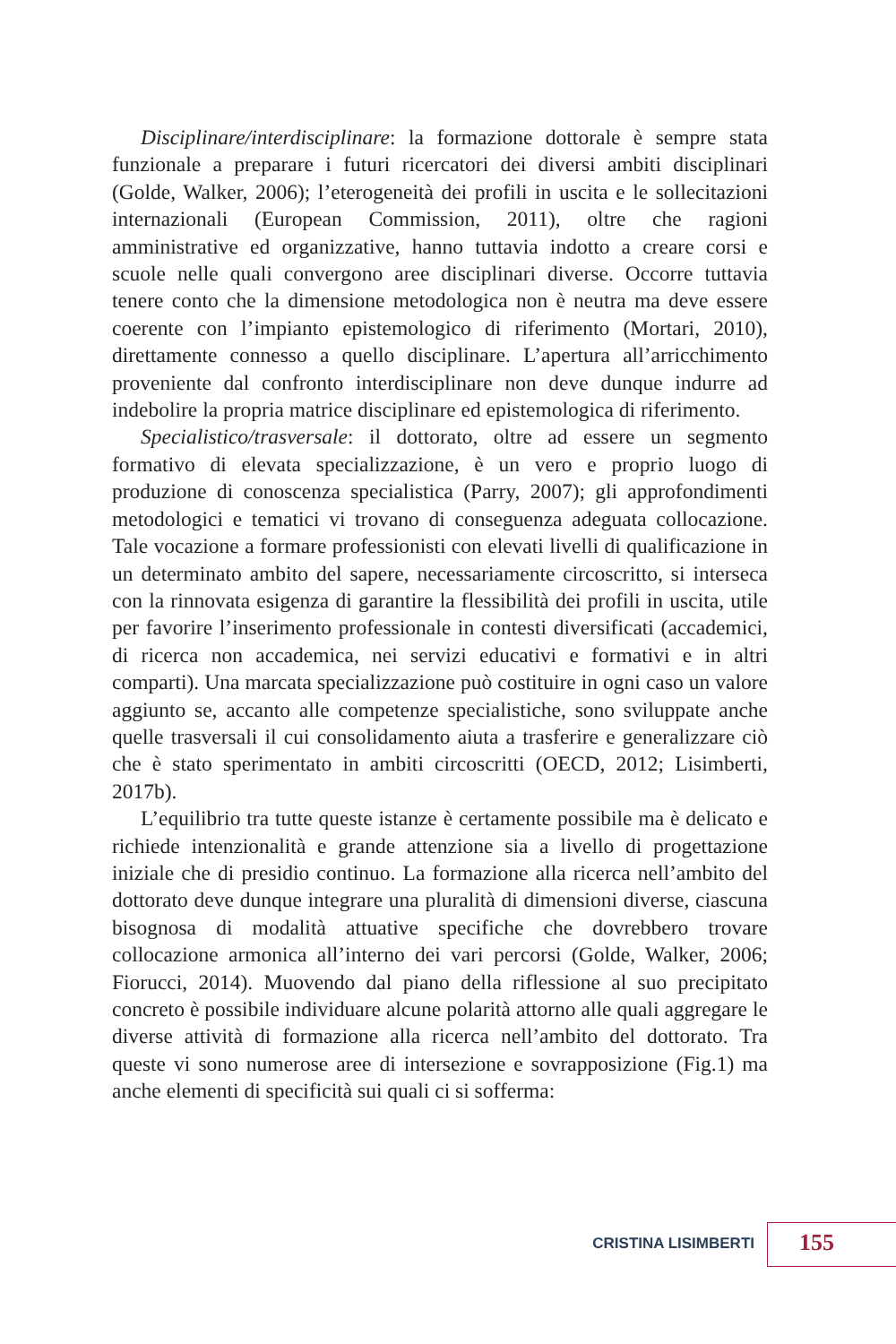Disciplinare/interdisciplinare: la formazione dottorale è sempre stata funzionale a preparare i futuri ricercatori dei diversi ambiti disciplinari (Golde, Walker, 2006); l’eterogeneità dei profili in uscita e le sollecitazioni internazionali (European Commission, 2011), oltre che ragioni amministrative ed organizzative, hanno tuttavia indotto a creare corsi e scuole nelle quali convergono aree disciplinari diverse. Occorre tuttavia tenere conto che la dimensione metodologica non è neutra ma deve essere coerente con l’impianto epistemologico di riferimento (Mortari, 2010), direttamente connesso a quello disciplinare. L’apertura all’arricchimento proveniente dal confronto interdisciplinare non deve dunque indurre ad indebolire la propria matrice disciplinare ed epistemologica di riferimento.
Specialistico/trasversale: il dottorato, oltre ad essere un segmento formativo di elevata specializzazione, è un vero e proprio luogo di produzione di conoscenza specialistica (Parry, 2007); gli approfondimenti metodologici e tematici vi trovano di conseguenza adeguata collocazione. Tale vocazione a formare professionisti con elevati livelli di qualificazione in un determinato ambito del sapere, necessariamente circoscritto, si interseca con la rinnovata esigenza di garantire la flessibilità dei profili in uscita, utile per favorire l’inserimento professionale in contesti diversificati (accademici, di ricerca non accademica, nei servizi educativi e formativi e in altri comparti). Una marcata specializzazione può costituire in ogni caso un valore aggiunto se, accanto alle competenze specialistiche, sono sviluppate anche quelle trasversali il cui consolidamento aiuta a trasferire e generalizzare ciò che è stato sperimentato in ambiti circoscritti (OECD, 2012; Lisimberti, 2017b).
L’equilibrio tra tutte queste istanze è certamente possibile ma è delicato e richiede intenzionalità e grande attenzione sia a livello di progettazione iniziale che di presidio continuo. La formazione alla ricerca nell’ambito del dottorato deve dunque integrare una pluralità di dimensioni diverse, ciascuna bisognosa di modalità attuative specifiche che dovrebbero trovare collocazione armonica all’interno dei vari percorsi (Golde, Walker, 2006; Fiorucci, 2014). Muovendo dal piano della riflessione al suo precipitato concreto è possibile individuare alcune polarità attorno alle quali aggregare le diverse attività di formazione alla ricerca nell’ambito del dottorato. Tra queste vi sono numerose aree di intersezione e sovrapposizione (Fig.1) ma anche elementi di specificità sui quali ci si sofferma:
CRISTINA LISIMBERTI 155